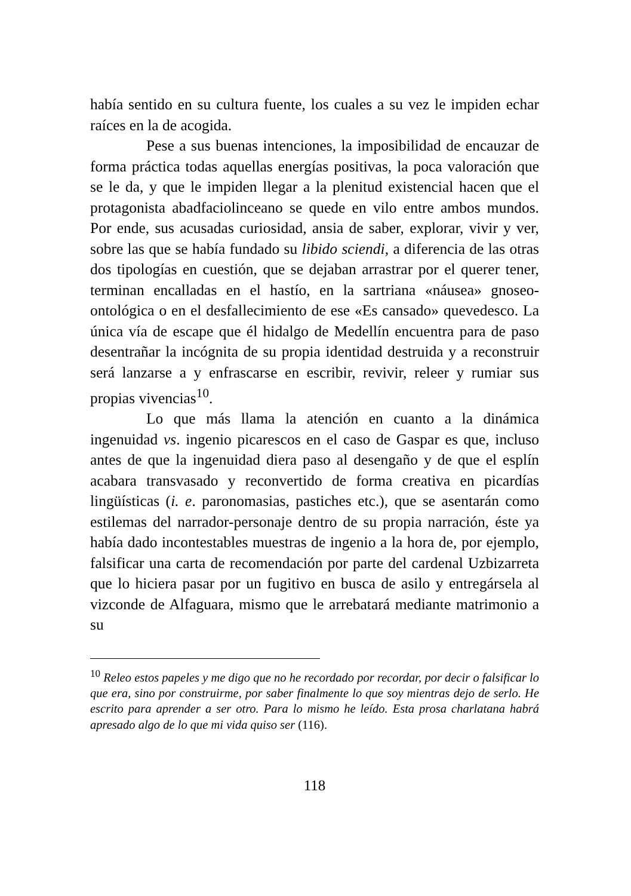había sentido en su cultura fuente, los cuales a su vez le impiden echar raíces en la de acogida.
Pese a sus buenas intenciones, la imposibilidad de encauzar de forma práctica todas aquellas energías positivas, la poca valoración que se le da, y que le impiden llegar a la plenitud existencial hacen que el protagonista abadfaciolinceano se quede en vilo entre ambos mundos. Por ende, sus acusadas curiosidad, ansia de saber, explorar, vivir y ver, sobre las que se había fundado su libido sciendi, a diferencia de las otras dos tipologías en cuestión, que se dejaban arrastrar por el querer tener, terminan encalladas en el hastío, en la sartriana «náusea» gnoseo-ontológica o en el desfallecimiento de ese «Es cansado» quevedesco. La única vía de escape que él hidalgo de Medellín encuentra para de paso desentrañar la incógnita de su propia identidad destruida y a reconstruir será lanzarse a y enfrascarse en escribir, revivir, releer y rumiar sus propias vivencias<sup>10</sup>.
Lo que más llama la atención en cuanto a la dinámica ingenuidad vs. ingenio picarescos en el caso de Gaspar es que, incluso antes de que la ingenuidad diera paso al desengaño y de que el esplín acabara transvasado y reconvertido de forma creativa en picardías lingüísticas (i. e. paronomasias, pastiches etc.), que se asentarán como estilemas del narrador-personaje dentro de su propia narración, éste ya había dado incontestables muestras de ingenio a la hora de, por ejemplo, falsificar una carta de recomendación por parte del cardenal Uzbizarreta que lo hiciera pasar por un fugitivo en busca de asilo y entregársela al vizconde de Alfaguara, mismo que le arrebatará mediante matrimonio a su
<sup>10</sup> Releo estos papeles y me digo que no he recordado por recordar, por decir o falsificar lo que era, sino por construirme, por saber finalmente lo que soy mientras dejo de serlo. He escrito para aprender a ser otro. Para lo mismo he leído. Esta prosa charlatana habrá apresado algo de lo que mi vida quiso ser (116).
118